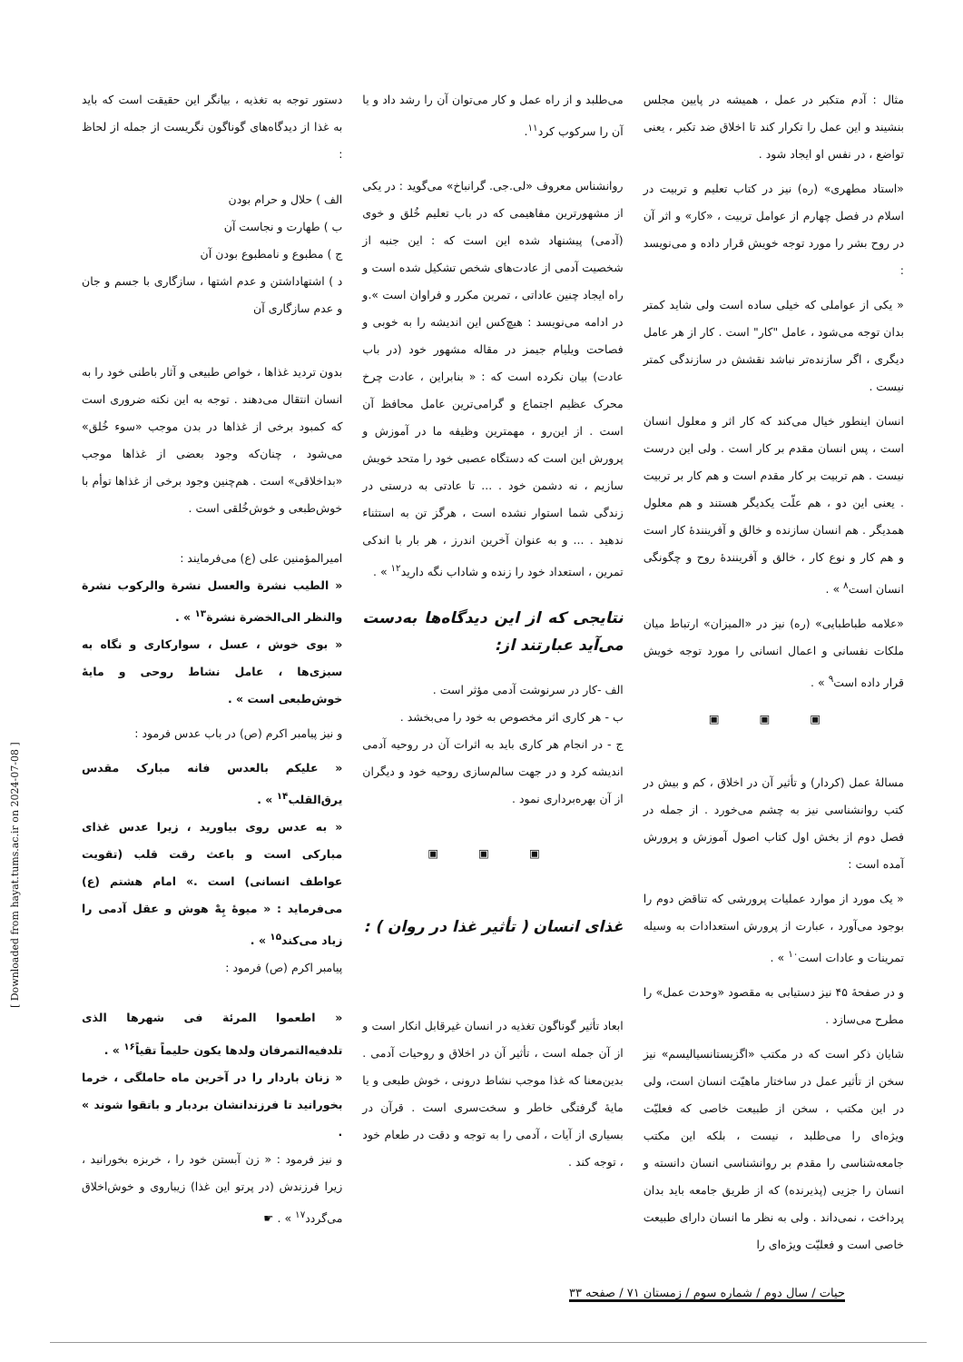مثال : آدم متکبر در عمل ، همیشه در پایین مجلس بنشیند و این عمل را تکرار کند تا اخلاق ضد تکبر ، یعنی تواضع ، در نفس او ایجاد شود .
«استاد مطهری» (ره) نیز در کتاب تعلیم و تربیت در اسلام در فصل چهارم از عوامل تربیت ، «کار» و اثر آن در روح بشر را مورد توجه خویش قرار داده و می‌نویسد :
« یکی از عواملی که خیلی ساده است ولی شاید کمتر بدان توجه می‌شود ، عامل "کار" است . کار از هر عامل دیگری ، اگر سازنده‌تر نباشد نقشش در سازندگی کمتر نیست .
انسان اینطور خیال می‌کند که کار اثر و معلول انسان است ، پس انسان مقدم بر کار است . ولی این درست نیست . هم تربیت بر کار مقدم است و هم کار بر تربیت . یعنی این دو ، هم علّت یکدیگر هستند و هم معلول همدیگر . هم انسان سازنده و خالق و آفرینندهٔ کار است و هم کار و نوع کار ، خالق و آفرینندهٔ روح و چگونگی انسان است<sup>۸</sup> » .
«علامه طباطبایی» (ره) نیز در «المیزان» ارتباط میان ملکات نفسانی و اعمال انسانی را مورد توجه خویش قرار داده است<sup>۹</sup> » .
▣ ▣ ▣
مسالهٔ عمل (کردار) و تأثیر آن در اخلاق ، کم و بیش در کتب روانشناسی نیز به چشم می‌خورد . از جمله در فصل دوم از بخش اول کتاب اصول آموزش و پرورش آمده است :
« یک مورد از موارد عملیات پرورشی که تناقض دوم را بوجود می‌آورد ، عبارت از پرورش استعدادات به وسیله تمرینات و عادات است<sup>۱۰</sup> » .
و در صفحهٔ ۴۵ نیز دستیابی به مقصود «وحدت عمل» را مطرح می‌سازد .
شایان ذکر است که در مکتب «اگزیستانسیالیسم» نیز سخن از تأثیر عمل در ساختار ماهیّت انسان است، ولی در این مکتب ، سخن از طبیعت خاصی که فعلیّت ویژه‌ای را می‌طلبد ، نیست ، بلکه این مکتب جامعه‌شناسی را مقدم بر روانشناسی انسان دانسته و انسان را جزیی (پذیرنده) که از طریق جامعه باید بدان پرداخت ، نمی‌داند . ولی به نظر ما انسان دارای طبیعت خاصی است و فعلیّت ویژه‌ای را
می‌طلبد و از راه عمل و کار می‌توان آن را رشد داد و یا آن را سرکوب کرد<sup>۱۱</sup>.
روانشناس معروف «لی.جی. گرانباخ» می‌گوید : در یکی از مشهورترین مفاهیمی که در باب تعلیم خُلق و خوی (آدمی) پیشنهاد شده این است که : این جنبه از شخصیت آدمی از عادت‌های شخص تشکیل شده است و راه ایجاد چنین عاداتی ، تمرین مکرر و فراوان است ».و در ادامه می‌نویسد : هیچ‌کس این اندیشه را به خوبی و فصاحت ویلیام جیمز در مقاله مشهور خود (در باب عادت) بیان نکرده است که : « بنابراین ، عادت چرخ محرک عظیم اجتماع و گرامی‌ترین عامل محافظ آن است . از این‌رو ، مهمترین وظیفه ما در آموزش و پرورش این است که دستگاه عصبی خود را متحد خویش سازیم ، نه دشمن خود . ... تا عادتی به درستی در زندگی شما استوار نشده است ، هرگز تن به استثناء ندهید . ... و به عنوان آخرین اندرز ، هر بار با اندکی تمرین ، استعداد خود را زنده و شاداب نگه دارید<sup>۱۲</sup> » .
نتایجی که از این دیدگاه‌ها به‌دست می‌آید عبارتند از:
الف -کار در سرنوشت آدمی مؤثر است .
ب - هر کاری اثر مخصوص به خود را می‌بخشد .
ج - در انجام هر کاری باید به اثرات آن در روحیه آدمی اندیشه کرد و در جهت سالم‌سازی روحیه خود و دیگران از آن بهره‌برداری نمود .
▣ ▣ ▣
غذای انسان ( تأثیر غذا در روان ) :
ابعاد تأثیر گوناگون تغذیه در انسان غیرقابل انکار است و از آن جمله است ، تأثیر آن در اخلاق و روحیات آدمی . بدین‌معنا که غذا موجب نشاط درونی ، خوش طبعی و یا مایهٔ گرفتگی خاطر و سخت‌سری است . قرآن در بسیاری از آیات ، آدمی را به توجه و دقت در طعام خود ، توجه کند .
دستور توجه به تغذیه ، بیانگر این حقیقت است که باید به غذا از دیدگاه‌های گوناگون نگریست از جمله از لحاظ :
الف ) حلال و حرام بودن
ب ) طهارت و نجاست آن
ج ) مطبوع و نامطبوع بودن آن
د ) اشتهاداشتن و عدم اشتها ، سازگاری با جسم و جان و عدم سازگاری آن
بدون تردید غذاها ، خواص طبیعی و آثار باطنی خود را به انسان انتقال می‌دهند . توجه به این نکته ضروری است که کمبود برخی از غذاها در بدن موجب «سوء خُلق» می‌شود ، چنان‌که وجود بعضی از غذاها موجب «بداخلاقی» است . هم‌چنین وجود برخی از غذاها توأم با خوش‌طبعی و خوش‌خُلقی است .
امیرالمؤمنین علی (ع) می‌فرمایند :
« الطیب نشرة والعسل نشرة والرکوب نشرة والنظر الی‌الخضرة نشرة<sup>۱۳</sup> » .
« بوی خوش ، عسل ، سوارکاری و نگاه به سبزی‌ها ، عامل نشاط روحی و مایهٔ خوش‌طبعی است » .
و نیز پیامبر اکرم (ص) در باب عدس فرمود :
« علیکم بالعدس فانه مبارک مقدس یرق‌القلب<sup>۱۴</sup> » .
« به عدس روی بیاورید ، زیرا عدس غذای مبارکی است و باعث رقت قلب (تقویت عواطف انسانی) است .» امام هشتم (ع) می‌فرماید : « میوهٔ بِهْ هوش و عقل آدمی را زیاد می‌کند<sup>۱۵</sup> » .
پیامبر اکرم (ص) فرمود :
« اطعموا المرئة فی شهرها الذی تلدفیه‌التمرفان ولدها یکون حلیماً تقیاً<sup>۱۶</sup> » .
« زنان باردار را در آخرین ماه حاملگی ، خرما بخورانید تا فرزندانشان بردبار و باتقوا شوند » .
و نیز فرمود : « زن آبستن خود را ، خربزه بخورانید ، زیرا فرزندش (در پرتو این غذا) زیباروی و خوش‌اخلاق می‌گردد<sup>۱۷</sup> » . ☛
حیات / سال دوم / شماره سوم / زمستان ۷۱ / صفحه ۳۳
[ Downloaded from hayat.tums.ac.ir on 2024-07-08 ]